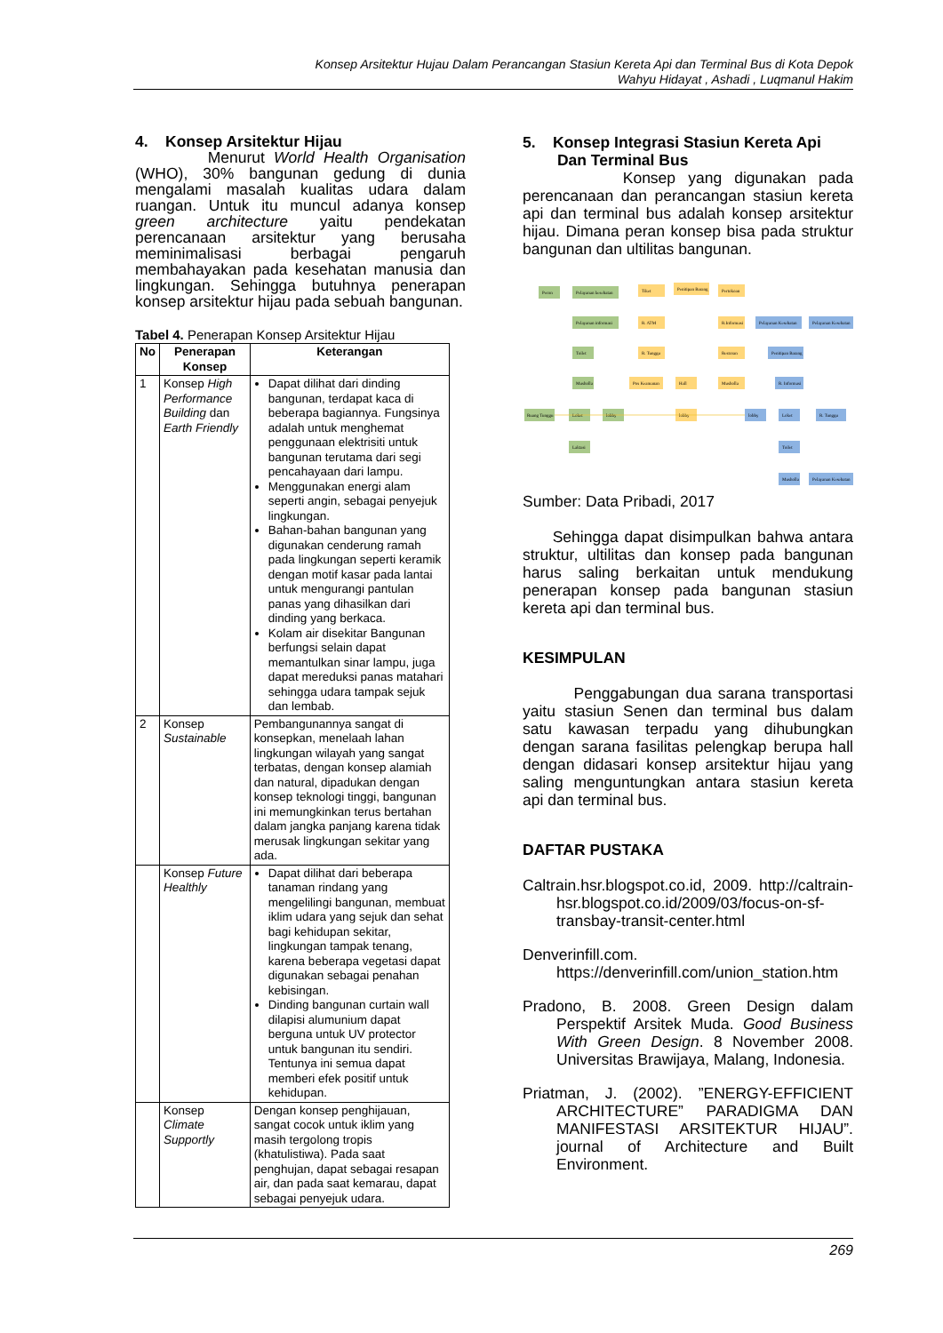Konsep Arsitektur Hujau Dalam Perancangan Stasiun Kereta Api dan Terminal Bus di Kota Depok
Wahyu Hidayat , Ashadi , Luqmanul Hakim
4. Konsep Arsitektur Hijau
Menurut World Health Organisation (WHO), 30% bangunan gedung di dunia mengalami masalah kualitas udara dalam ruangan. Untuk itu muncul adanya konsep green architecture yaitu pendekatan perencanaan arsitektur yang berusaha meminimalisasi berbagai pengaruh membahayakan pada kesehatan manusia dan lingkungan. Sehingga butuhnya penerapan konsep arsitektur hijau pada sebuah bangunan.
Tabel 4. Penerapan Konsep Arsitektur Hijau
| No | Penerapan Konsep | Keterangan |
| --- | --- | --- |
| 1 | Konsep High Performance Building dan Earth Friendly | Dapat dilihat dari dinding bangunan, terdapat kaca di beberapa bagiannya. Fungsinya adalah untuk menghemat penggunaan elektrisiti untuk bangunan terutama dari segi pencahayaan dari lampu. Menggunakan energi alam seperti angin, sebagai penyejuk lingkungan. Bahan-bahan bangunan yang digunakan cenderung ramah pada lingkungan seperti keramik dengan motif kasar pada lantai untuk mengurangi pantulan panas yang dihasilkan dari dinding yang berkaca. Kolam air disekitar Bangunan berfungsi selain dapat memantulkan sinar lampu, juga dapat mereduksi panas matahari sehingga udara tampak sejuk dan lembab. |
| 2 | Konsep Sustainable | Pembangunannya sangat di konsepkan, menelaah lahan lingkungan wilayah yang sangat terbatas, dengan konsep alamiah dan natural, dipadukan dengan konsep teknologi tinggi, bangunan ini memungkinkan terus bertahan dalam jangka panjang karena tidak merusak lingkungan sekitar yang ada. |
| | Konsep Future Healthly | Dapat dilihat dari beberapa tanaman rindang yang mengelilingi bangunan, membuat iklim udara yang sejuk dan sehat bagi kehidupan sekitar, lingkungan tampak tenang, karena beberapa vegetasi dapat digunakan sebagai penahan kebisingan. Dinding bangunan curtain wall dilapisi alumunium dapat berguna untuk UV protector untuk bangunan itu sendiri. Tentunya ini semua dapat memberi efek positif untuk kehidupan. |
| | Konsep Climate Supportly | Dengan konsep penghijauan, sangat cocok untuk iklim yang masih tergolong tropis (khatulistiwa). Pada saat penghujan, dapat sebagai resapan air, dan pada saat kemarau, dapat sebagai penyejuk udara. |
5. Konsep Integrasi Stasiun Kereta Api
Dan Terminal Bus
Konsep yang digunakan pada perencanaan dan perancangan stasiun kereta api dan terminal bus adalah konsep arsitektur hijau. Dimana peran konsep bisa pada struktur bangunan dan ultilitas bangunan.
Peron
Pelayanan kesehatan
Pelayanan informasi
Toilet
Musholla
Ruang Tunggu
Loket
lobby
Laktasi
Tiket
Penitipan Barang
Pertokoan
R. ATM
R.Informasi
R. Tunggu
Restoran
Pos Keamanan
Hall
Musholla
lobby
Pelayanan Kesehatan
Pelayanan Kesehatan
Penitipan Barang
R. Informasi
lobby
Loket
R. Tunggu
Toilet
Musholla
Pelayanan Kesehatan
Sumber: Data Pribadi, 2017
Sehingga dapat disimpulkan bahwa antara struktur, ultilitas dan konsep pada bangunan harus saling berkaitan untuk mendukung penerapan konsep pada bangunan stasiun kereta api dan terminal bus.
KESIMPULAN
Penggabungan dua sarana transportasi yaitu stasiun Senen dan terminal bus dalam satu kawasan terpadu yang dihubungkan dengan sarana fasilitas pelengkap berupa hall dengan didasari konsep arsitektur hijau yang saling menguntungkan antara stasiun kereta api dan terminal bus.
DAFTAR PUSTAKA
Caltrain.hsr.blogspot.co.id, 2009. http://caltrain-hsr.blogspot.co.id/2009/03/focus-on-sf-transbay-transit-center.html
Denverinfill.com. https://denverinfill.com/union_station.htm
Pradono, B. 2008. Green Design dalam Perspektif Arsitek Muda. Good Business With Green Design. 8 November 2008. Universitas Brawijaya, Malang, Indonesia.
Priatman, J. (2002). ”ENERGY-EFFICIENT ARCHITECTURE” PARADIGMA DAN MANIFESTASI ARSITEKTUR HIJAU”. journal of Architecture and Built Environment.
269